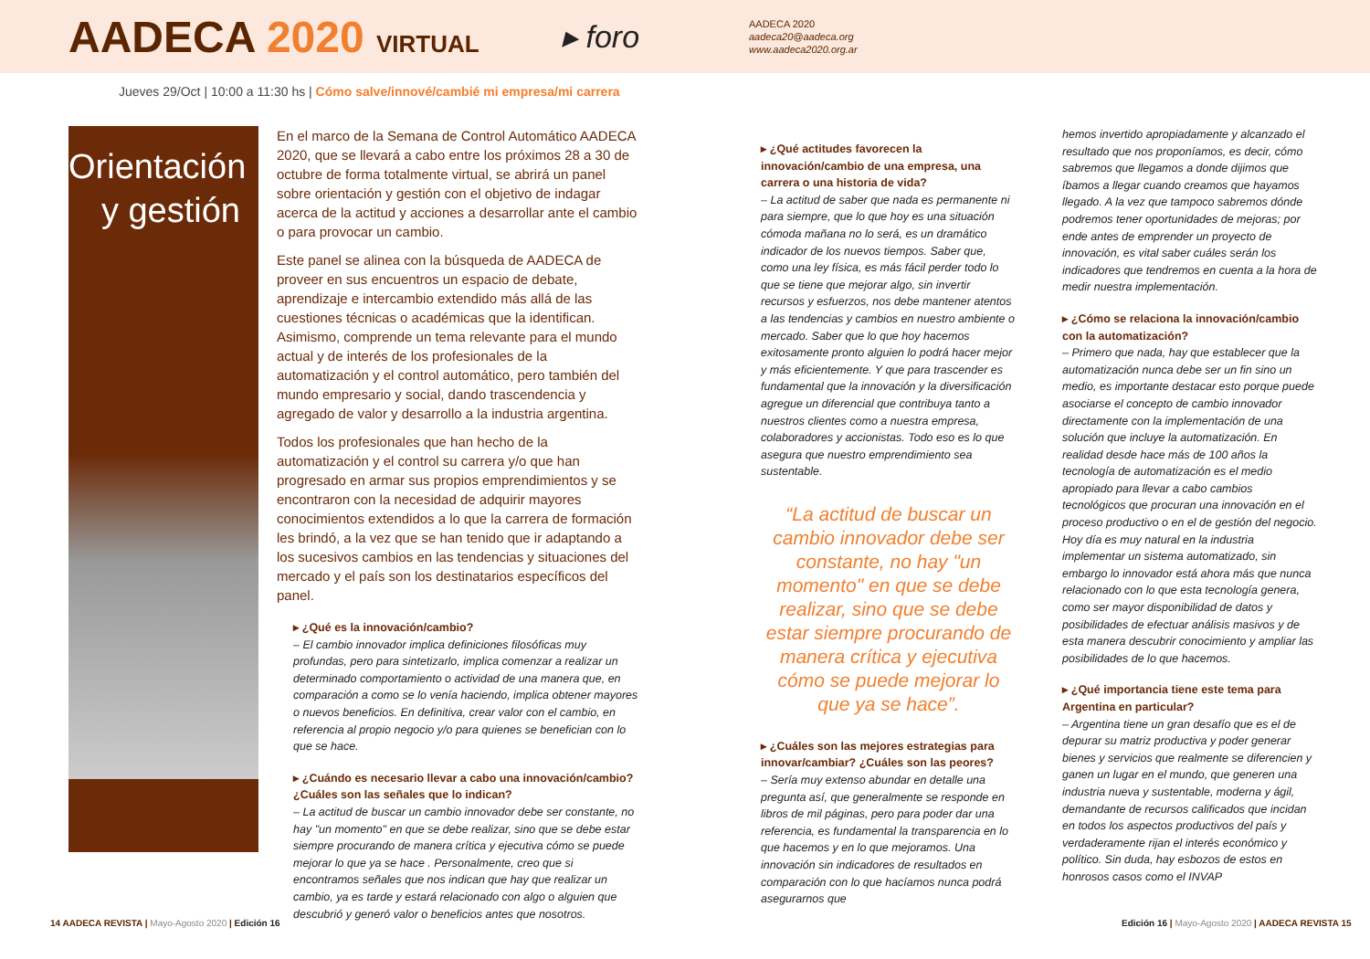AADECA 2020 VIRTUAL
▸ foro
AADECA 2020
aadeca20@aadeca.org
www.aadeca2020.org.ar
Jueves 29/Oct | 10:00 a 11:30 hs | Cómo salve/innové/cambié mi empresa/mi carrera
Orientación
y gestión
En el marco de la Semana de Control Automático AADECA 2020, que se llevará a cabo entre los próximos 28 a 30 de octubre de forma totalmente virtual, se abrirá un panel sobre orientación y gestión con el objetivo de indagar acerca de la actitud y acciones a desarrollar ante el cambio o para provocar un cambio.
Este panel se alinea con la búsqueda de AADECA de proveer en sus encuentros un espacio de debate, aprendizaje e intercambio extendido más allá de las cuestiones técnicas o académicas que la identifican. Asimismo, comprende un tema relevante para el mundo actual y de interés de los profesionales de la automatización y el control automático, pero también del mundo empresario y social, dando trascendencia y agregado de valor y desarrollo a la industria argentina.
Todos los profesionales que han hecho de la automatización y el control su carrera y/o que han progresado en armar sus propios emprendimientos y se encontraron con la necesidad de adquirir mayores conocimientos extendidos a lo que la carrera de formación les brindó, a la vez que se han tenido que ir adaptando a los sucesivos cambios en las tendencias y situaciones del mercado y el país son los destinatarios específicos del panel.
▸ ¿Qué es la innovación/cambio?
– El cambio innovador implica definiciones filosóficas muy profundas, pero para sintetizarlo, implica comenzar a realizar un determinado comportamiento o actividad de una manera que, en comparación a como se lo venía haciendo, implica obtener mayores o nuevos beneficios. En definitiva, crear valor con el cambio, en referencia al propio negocio y/o para quienes se benefician con lo que se hace.
▸ ¿Cuándo es necesario llevar a cabo una innovación/cambio? ¿Cuáles son las señales que lo indican?
– La actitud de buscar un cambio innovador debe ser constante, no hay "un momento" en que se debe realizar, sino que se debe estar siempre procurando de manera crítica y ejecutiva cómo se puede mejorar lo que ya se hace . Personalmente, creo que si encontramos señales que nos indican que hay que realizar un cambio, ya es tarde y estará relacionado con algo o alguien que descubrió y generó valor o beneficios antes que nosotros.
▸ ¿Qué actitudes favorecen la innovación/cambio de una empresa, una carrera o una historia de vida?
– La actitud de saber que nada es permanente ni para siempre, que lo que hoy es una situación cómoda mañana no lo será, es un dramático indicador de los nuevos tiempos. Saber que, como una ley física, es más fácil perder todo lo que se tiene que mejorar algo, sin invertir recursos y esfuerzos, nos debe mantener atentos a las tendencias y cambios en nuestro ambiente o mercado. Saber que lo que hoy hacemos exitosamente pronto alguien lo podrá hacer mejor y más eficientemente. Y que para trascender es fundamental que la innovación y la diversificación agregue un diferencial que contribuya tanto a nuestros clientes como a nuestra empresa, colaboradores y accionistas. Todo eso es lo que asegura que nuestro emprendimiento sea sustentable.
“La actitud de buscar un cambio innovador debe ser constante, no hay "un momento" en que se debe realizar, sino que se debe estar siempre procurando de manera crítica y ejecutiva cómo se puede mejorar lo que ya se hace”.
▸ ¿Cuáles son las mejores estrategias para innovar/cambiar? ¿Cuáles son las peores?
– Sería muy extenso abundar en detalle una pregunta así, que generalmente se responde en libros de mil páginas, pero para poder dar una referencia, es fundamental la transparencia en lo que hacemos y en lo que mejoramos. Una innovación sin indicadores de resultados en comparación con lo que hacíamos nunca podrá asegurarnos que
hemos invertido apropiadamente y alcanzado el resultado que nos proponíamos, es decir, cómo sabremos que llegamos a donde dijimos que íbamos a llegar cuando creamos que hayamos llegado. A la vez que tampoco sabremos dónde podremos tener oportunidades de mejoras; por ende antes de emprender un proyecto de innovación, es vital saber cuáles serán los indicadores que tendremos en cuenta a la hora de medir nuestra implementación.
▸ ¿Cómo se relaciona la innovación/cambio con la automatización?
– Primero que nada, hay que establecer que la automatización nunca debe ser un fin sino un medio, es importante destacar esto porque puede asociarse el concepto de cambio innovador directamente con la implementación de una solución que incluye la automatización. En realidad desde hace más de 100 años la tecnología de automatización es el medio apropiado para llevar a cabo cambios tecnológicos que procuran una innovación en el proceso productivo o en el de gestión del negocio. Hoy día es muy natural en la industria implementar un sistema automatizado, sin embargo lo innovador está ahora más que nunca relacionado con lo que esta tecnología genera, como ser mayor disponibilidad de datos y posibilidades de efectuar análisis masivos y de esta manera descubrir conocimiento y ampliar las posibilidades de lo que hacemos.
▸ ¿Qué importancia tiene este tema para Argentina en particular?
– Argentina tiene un gran desafío que es el de depurar su matriz productiva y poder generar bienes y servicios que realmente se diferencien y ganen un lugar en el mundo, que generen una industria nueva y sustentable, moderna y ágil, demandante de recursos calificados que incidan en todos los aspectos productivos del país y verdaderamente rijan el interés económico y político. Sin duda, hay esbozos de estos en honrosos casos como el INVAP
14 AADECA REVISTA | Mayo-Agosto 2020 | Edición 16
Edición 16 | Mayo-Agosto 2020 | AADECA REVISTA 15